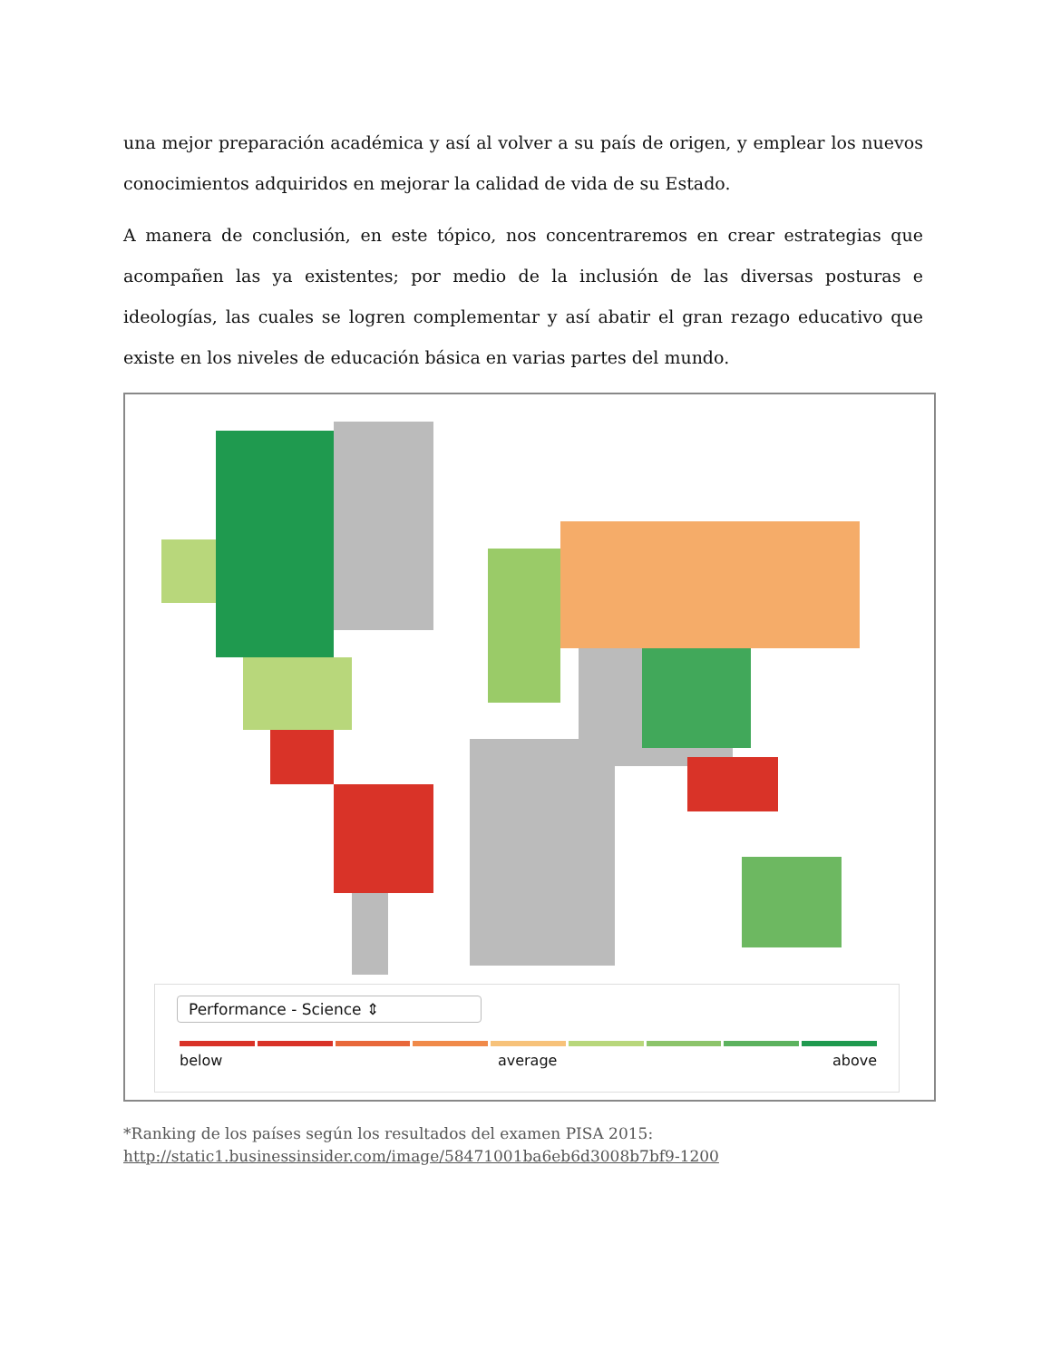una mejor preparación académica y así al volver a su país de origen, y emplear los nuevos conocimientos adquiridos en mejorar la calidad de vida de su Estado.
A manera de conclusión, en este tópico, nos concentraremos en crear estrategias que acompañen las ya existentes; por medio de la inclusión de las diversas posturas e ideologías, las cuales se logren complementar y así abatir el gran rezago educativo que existe en los niveles de educación básica en varias partes del mundo.
Performance - Science ⇕
below average above
*Ranking de los países según los resultados del examen PISA 2015: http://static1.businessinsider.com/image/58471001ba6eb6d3008b7bf9-1200